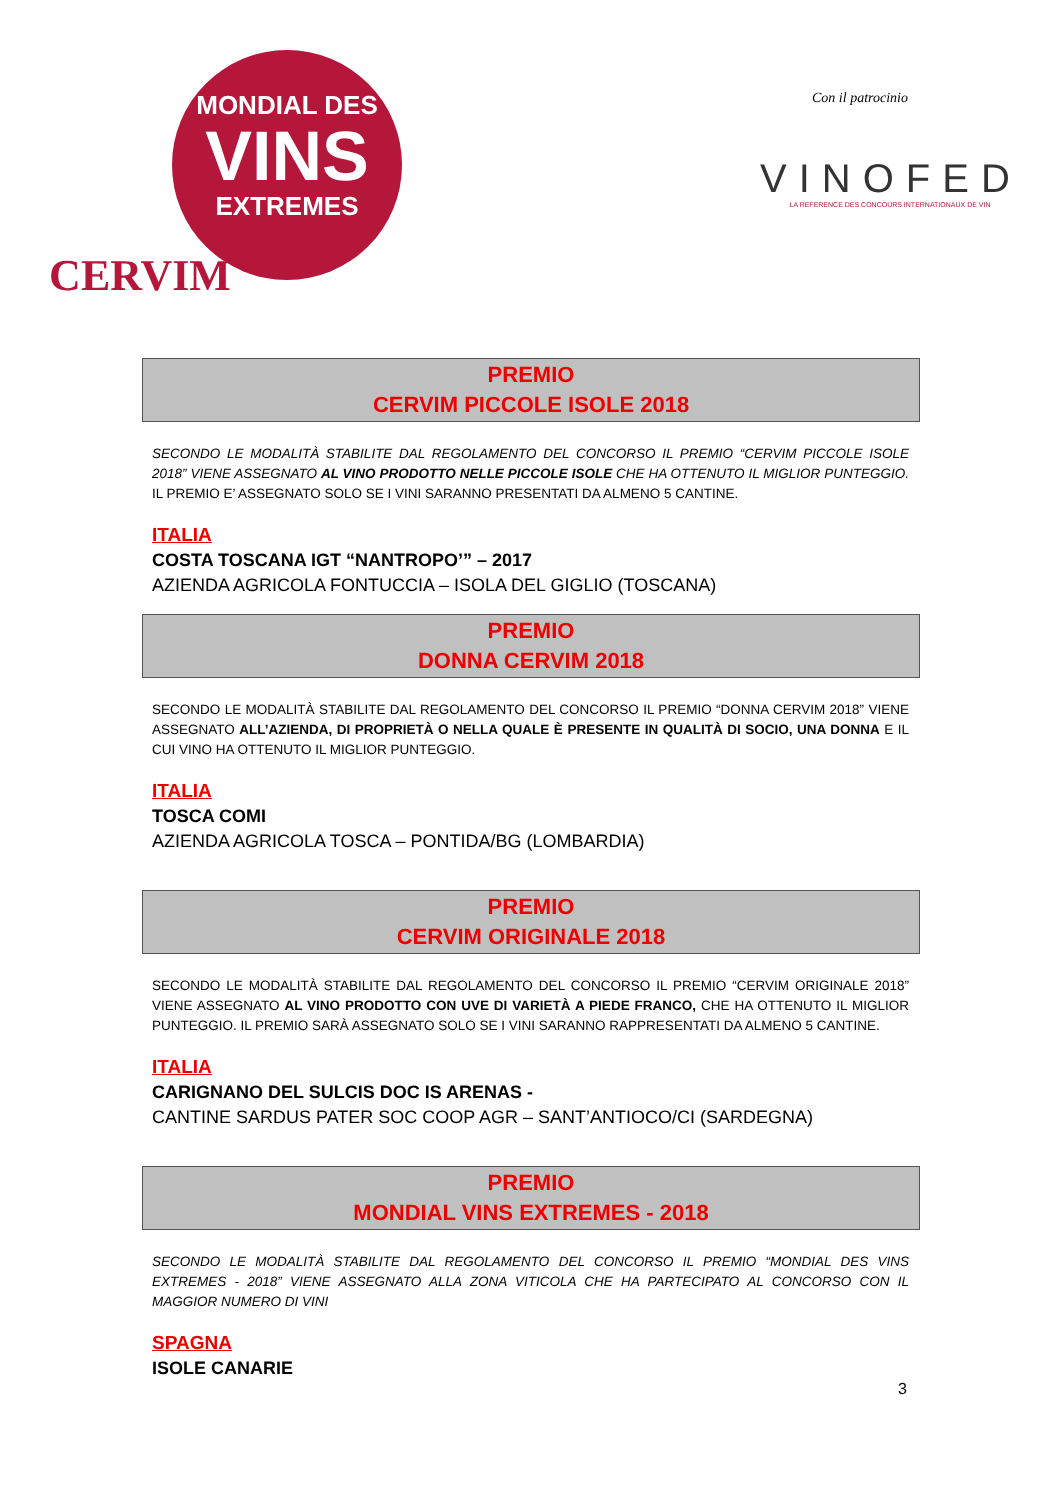MONDIAL DES
VINS
EXTREMES
CERVIM
Con il patrocinio
VINOFED
LA REFERENCE DES CONCOURS INTERNATIONAUX DE VIN
PREMIO
CERVIM PICCOLE ISOLE 2018
SECONDO LE MODALITÀ STABILITE DAL REGOLAMENTO DEL CONCORSO IL PREMIO “CERVIM PICCOLE ISOLE 2018” VIENE ASSEGNATO AL VINO PRODOTTO NELLE PICCOLE ISOLE CHE HA OTTENUTO IL MIGLIOR PUNTEGGIO. IL PREMIO E’ ASSEGNATO SOLO SE I VINI SARANNO PRESENTATI DA ALMENO 5 CANTINE.
ITALIA
COSTA TOSCANA IGT “NANTROPO’” – 2017
AZIENDA AGRICOLA FONTUCCIA – ISOLA DEL GIGLIO (TOSCANA)
PREMIO
DONNA CERVIM 2018
SECONDO LE MODALITÀ STABILITE DAL REGOLAMENTO DEL CONCORSO IL PREMIO “DONNA CERVIM 2018” VIENE ASSEGNATO ALL’AZIENDA, DI PROPRIETÀ O NELLA QUALE È PRESENTE IN QUALITÀ DI SOCIO, UNA DONNA E IL CUI VINO HA OTTENUTO IL MIGLIOR PUNTEGGIO.
ITALIA
TOSCA COMI
AZIENDA AGRICOLA TOSCA – PONTIDA/BG (LOMBARDIA)
PREMIO
CERVIM ORIGINALE 2018
SECONDO LE MODALITÀ STABILITE DAL REGOLAMENTO DEL CONCORSO IL PREMIO “CERVIM ORIGINALE 2018” VIENE ASSEGNATO AL VINO PRODOTTO CON UVE DI VARIETÀ A PIEDE FRANCO, CHE HA OTTENUTO IL MIGLIOR PUNTEGGIO. IL PREMIO SARÀ ASSEGNATO SOLO SE I VINI SARANNO RAPPRESENTATI DA ALMENO 5 CANTINE.
ITALIA
CARIGNANO DEL SULCIS DOC IS ARENAS -
CANTINE SARDUS PATER SOC COOP AGR – SANT’ANTIOCO/CI (SARDEGNA)
PREMIO
MONDIAL VINS EXTREMES - 2018
SECONDO LE MODALITÀ STABILITE DAL REGOLAMENTO DEL CONCORSO IL PREMIO “MONDIAL DES VINS EXTREMES - 2018” VIENE ASSEGNATO ALLA ZONA VITICOLA CHE HA PARTECIPATO AL CONCORSO CON IL MAGGIOR NUMERO DI VINI
SPAGNA
ISOLE CANARIE
3